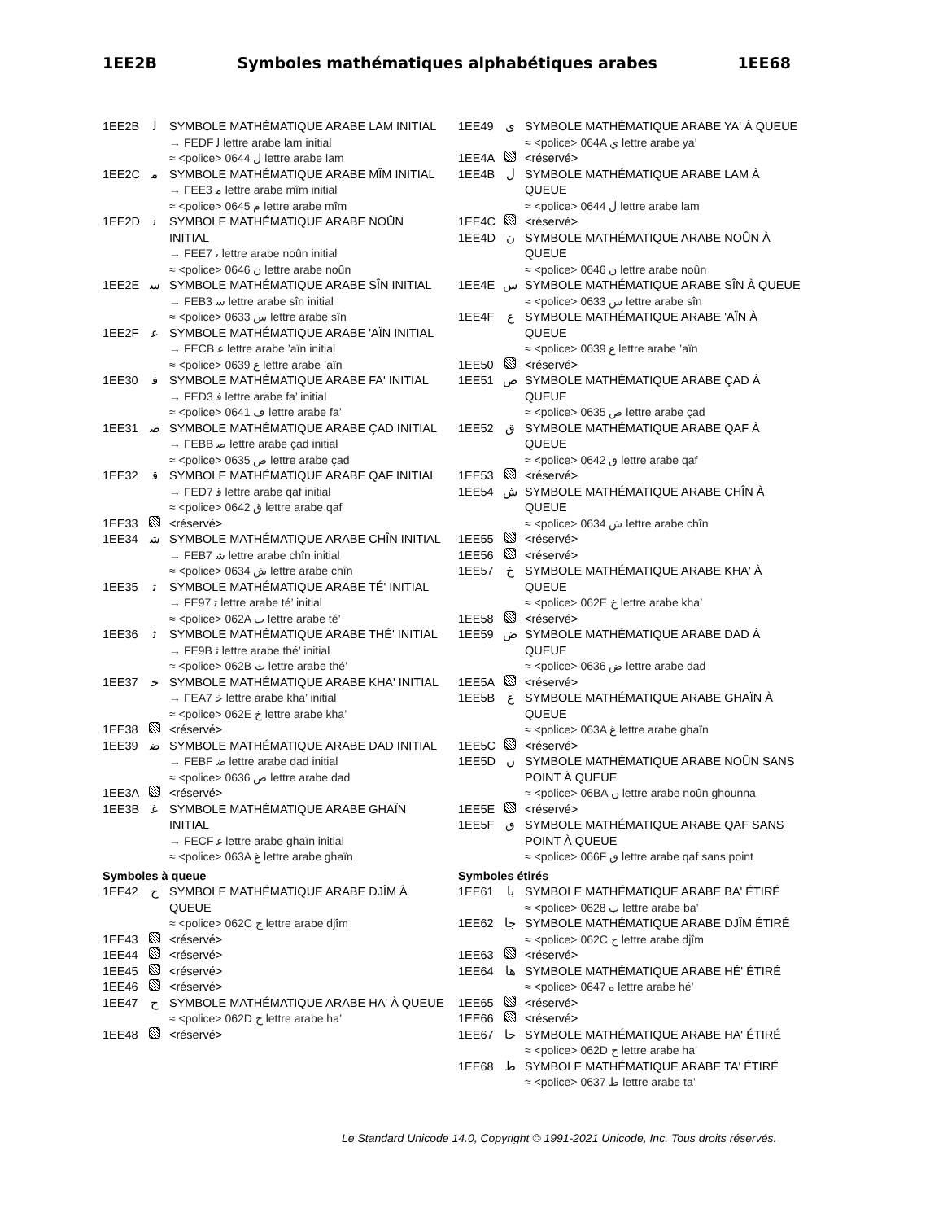1EE2B Symboles mathématiques alphabétiques arabes 1EE68
1EE2B ﻟ SYMBOLE MATHÉMATIQUE ARABE LAM INITIAL
→ FEDF ﻟ lettre arabe lam initial
≈ <police> 0644 ل lettre arabe lam
1EE2C ﻣ SYMBOLE MATHÉMATIQUE ARABE MÎM INITIAL
→ FEE3 ﻣ lettre arabe mîm initial
≈ <police> 0645 م lettre arabe mîm
1EE2D ﻧ SYMBOLE MATHÉMATIQUE ARABE NOÛN INITIAL
→ FEE7 ﻧ lettre arabe noûn initial
≈ <police> 0646 ن lettre arabe noûn
1EE2E ﺳ SYMBOLE MATHÉMATIQUE ARABE SÎN INITIAL
→ FEB3 ﺳ lettre arabe sîn initial
≈ <police> 0633 س lettre arabe sîn
1EE2F ﻋ SYMBOLE MATHÉMATIQUE ARABE 'AÏN INITIAL
→ FECB ﻋ lettre arabe ’aïn initial
≈ <police> 0639 ع lettre arabe ’aïn
1EE30 ﻓ SYMBOLE MATHÉMATIQUE ARABE FA' INITIAL
→ FED3 ﻓ lettre arabe fa’ initial
≈ <police> 0641 ف lettre arabe fa’
1EE31 ﺻ SYMBOLE MATHÉMATIQUE ARABE ÇAD INITIAL
→ FEBB ﺻ lettre arabe çad initial
≈ <police> 0635 ص lettre arabe çad
1EE32 ﻗ SYMBOLE MATHÉMATIQUE ARABE QAF INITIAL
→ FED7 ﻗ lettre arabe qaf initial
≈ <police> 0642 ق lettre arabe qaf
1EE33 <réservé>
1EE34 ﺷ SYMBOLE MATHÉMATIQUE ARABE CHÎN INITIAL
→ FEB7 ﺷ lettre arabe chîn initial
≈ <police> 0634 ش lettre arabe chîn
1EE35 ﺗ SYMBOLE MATHÉMATIQUE ARABE TÉ' INITIAL
→ FE97 ﺗ lettre arabe té’ initial
≈ <police> 062A ت lettre arabe té’
1EE36 ﺛ SYMBOLE MATHÉMATIQUE ARABE THÉ' INITIAL
→ FE9B ﺛ lettre arabe thé’ initial
≈ <police> 062B ث lettre arabe thé’
1EE37 ﺧ SYMBOLE MATHÉMATIQUE ARABE KHA' INITIAL
→ FEA7 ﺧ lettre arabe kha’ initial
≈ <police> 062E خ lettre arabe kha’
1EE38 <réservé>
1EE39 ﺿ SYMBOLE MATHÉMATIQUE ARABE DAD INITIAL
→ FEBF ﺿ lettre arabe dad initial
≈ <police> 0636 ض lettre arabe dad
1EE3A <réservé>
1EE3B ﻏ SYMBOLE MATHÉMATIQUE ARABE GHAÏN INITIAL
→ FECF ﻏ lettre arabe ghaïn initial
≈ <police> 063A غ lettre arabe ghaïn
Symboles à queue
1EE42 ج SYMBOLE MATHÉMATIQUE ARABE DJÎM À QUEUE
≈ <police> 062C ج lettre arabe djîm
1EE43 <réservé>
1EE44 <réservé>
1EE45 <réservé>
1EE46 <réservé>
1EE47 ح SYMBOLE MATHÉMATIQUE ARABE HA' À QUEUE
≈ <police> 062D ح lettre arabe ha’
1EE48 <réservé>
1EE49 ي SYMBOLE MATHÉMATIQUE ARABE YA' À QUEUE
≈ <police> 064A ي lettre arabe ya’
1EE4A <réservé>
1EE4B ل SYMBOLE MATHÉMATIQUE ARABE LAM À QUEUE
≈ <police> 0644 ل lettre arabe lam
1EE4C <réservé>
1EE4D ن SYMBOLE MATHÉMATIQUE ARABE NOÛN À QUEUE
≈ <police> 0646 ن lettre arabe noûn
1EE4E س SYMBOLE MATHÉMATIQUE ARABE SÎN À QUEUE
≈ <police> 0633 س lettre arabe sîn
1EE4F ع SYMBOLE MATHÉMATIQUE ARABE 'AÏN À QUEUE
≈ <police> 0639 ع lettre arabe ’aïn
1EE50 <réservé>
1EE51 ص SYMBOLE MATHÉMATIQUE ARABE ÇAD À QUEUE
≈ <police> 0635 ص lettre arabe çad
1EE52 ق SYMBOLE MATHÉMATIQUE ARABE QAF À QUEUE
≈ <police> 0642 ق lettre arabe qaf
1EE53 <réservé>
1EE54 ش SYMBOLE MATHÉMATIQUE ARABE CHÎN À QUEUE
≈ <police> 0634 ش lettre arabe chîn
1EE55 <réservé>
1EE56 <réservé>
1EE57 خ SYMBOLE MATHÉMATIQUE ARABE KHA' À QUEUE
≈ <police> 062E خ lettre arabe kha’
1EE58 <réservé>
1EE59 ض SYMBOLE MATHÉMATIQUE ARABE DAD À QUEUE
≈ <police> 0636 ض lettre arabe dad
1EE5A <réservé>
1EE5B غ SYMBOLE MATHÉMATIQUE ARABE GHAÏN À QUEUE
≈ <police> 063A غ lettre arabe ghaïn
1EE5C <réservé>
1EE5D ں SYMBOLE MATHÉMATIQUE ARABE NOÛN SANS POINT À QUEUE
≈ <police> 06BA ں lettre arabe noûn ghounna
1EE5E <réservé>
1EE5F ٯ SYMBOLE MATHÉMATIQUE ARABE QAF SANS POINT À QUEUE
≈ <police> 066F ٯ lettre arabe qaf sans point
Symboles étirés
1EE61 با SYMBOLE MATHÉMATIQUE ARABE BA' ÉTIRÉ
≈ <police> 0628 ب lettre arabe ba’
1EE62 جا SYMBOLE MATHÉMATIQUE ARABE DJÎM ÉTIRÉ
≈ <police> 062C ج lettre arabe djîm
1EE63 <réservé>
1EE64 ها SYMBOLE MATHÉMATIQUE ARABE HÉ' ÉTIRÉ
≈ <police> 0647 ه lettre arabe hé’
1EE65 <réservé>
1EE66 <réservé>
1EE67 حا SYMBOLE MATHÉMATIQUE ARABE HA' ÉTIRÉ
≈ <police> 062D ح lettre arabe ha’
1EE68 ط SYMBOLE MATHÉMATIQUE ARABE TA' ÉTIRÉ
≈ <police> 0637 ط lettre arabe ta’
Le Standard Unicode 14.0, Copyright © 1991-2021 Unicode, Inc. Tous droits réservés.